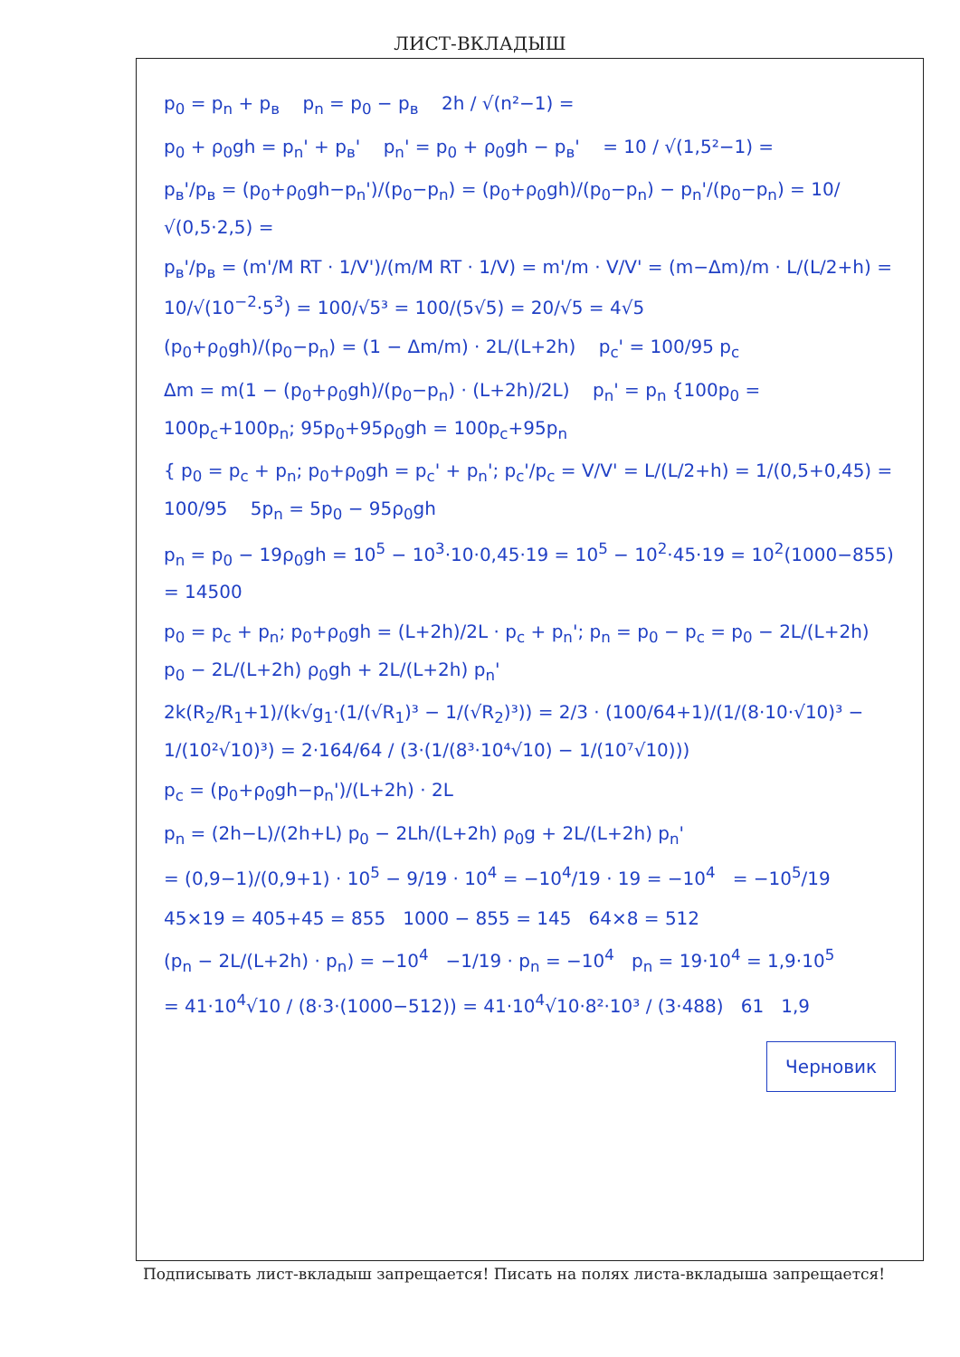ЛИСТ-ВКЛАДЫШ
p<sub>0</sub> = p<sub>n</sub> + p<sub>в</sub> p<sub>n</sub> = p<sub>0</sub> − p<sub>в</sub> 2h / √(n²−1) =
p<sub>0</sub> + ρ<sub>0</sub>gh = p<sub>n</sub>' + p<sub>в</sub>' p<sub>n</sub>' = p<sub>0</sub> + ρ<sub>0</sub>gh − p<sub>в</sub>' = 10 / √(1,5²−1) =
p<sub>в</sub>'/p<sub>в</sub> = (p<sub>0</sub>+ρ<sub>0</sub>gh−p<sub>n</sub>')/(p<sub>0</sub>−p<sub>n</sub>) = (p<sub>0</sub>+ρ<sub>0</sub>gh)/(p<sub>0</sub>−p<sub>n</sub>) − p<sub>n</sub>'/(p<sub>0</sub>−p<sub>n</sub>) = 10/√(0,5·2,5) =
p<sub>в</sub>'/p<sub>в</sub> = (m'/M RT · 1/V')/(m/M RT · 1/V) = m'/m · V/V' = (m−Δm)/m · L/(L/2+h) = 10/√(10<sup>−2</sup>·5<sup>3</sup>) = 100/√5³ = 100/(5√5) = 20/√5 = 4√5
(p<sub>0</sub>+ρ<sub>0</sub>gh)/(p<sub>0</sub>−p<sub>n</sub>) = (1 − Δm/m) · 2L/(L+2h) p<sub>c</sub>' = 100/95 p<sub>c</sub>
Δm = m(1 − (p<sub>0</sub>+ρ<sub>0</sub>gh)/(p<sub>0</sub>−p<sub>n</sub>) · (L+2h)/2L) p<sub>n</sub>' = p<sub>n</sub> {100p<sub>0</sub> = 100p<sub>c</sub>+100p<sub>n</sub>; 95p<sub>0</sub>+95ρ<sub>0</sub>gh = 100p<sub>c</sub>+95p<sub>n</sub>
{ p<sub>0</sub> = p<sub>c</sub> + p<sub>n</sub>; p<sub>0</sub>+ρ<sub>0</sub>gh = p<sub>c</sub>' + p<sub>n</sub>'; p<sub>c</sub>'/p<sub>c</sub> = V/V' = L/(L/2+h) = 1/(0,5+0,45) = 100/95 5p<sub>n</sub> = 5p<sub>0</sub> − 95ρ<sub>0</sub>gh
p<sub>n</sub> = p<sub>0</sub> − 19ρ<sub>0</sub>gh = 10<sup>5</sup> − 10<sup>3</sup>·10·0,45·19 = 10<sup>5</sup> − 10<sup>2</sup>·45·19 = 10<sup>2</sup>(1000−855) = 14500
p<sub>0</sub> = p<sub>c</sub> + p<sub>n</sub>; p<sub>0</sub>+ρ<sub>0</sub>gh = (L+2h)/2L · p<sub>c</sub> + p<sub>n</sub>'; p<sub>n</sub> = p<sub>0</sub> − p<sub>c</sub> = p<sub>0</sub> − 2L/(L+2h) p<sub>0</sub> − 2L/(L+2h) ρ<sub>0</sub>gh + 2L/(L+2h) p<sub>n</sub>'
2k(R<sub>2</sub>/R<sub>1</sub>+1)/(k√g<sub>1</sub>·(1/(√R<sub>1</sub>)³ − 1/(√R<sub>2</sub>)³)) = 2/3 · (100/64+1)/(1/(8·10·√10)³ − 1/(10²√10)³) = 2·164/64 / (3·(1/(8³·10⁴√10) − 1/(10⁷√10)))
p<sub>c</sub> = (p<sub>0</sub>+ρ<sub>0</sub>gh−p<sub>n</sub>')/(L+2h) · 2L
p<sub>n</sub> = (2h−L)/(2h+L) p<sub>0</sub> − 2Lh/(L+2h) ρ<sub>0</sub>g + 2L/(L+2h) p<sub>n</sub>'
= (0,9−1)/(0,9+1) · 10<sup>5</sup> − 9/19 · 10<sup>4</sup> = −10<sup>4</sup>/19 · 19 = −10<sup>4</sup> = −10<sup>5</sup>/19
45×19 = 405+45 = 855 1000 − 855 = 145 64×8 = 512
(p<sub>n</sub> − 2L/(L+2h) · p<sub>n</sub>) = −10<sup>4</sup> −1/19 · p<sub>n</sub> = −10<sup>4</sup> p<sub>n</sub> = 19·10<sup>4</sup> = 1,9·10<sup>5</sup>
= 41·10<sup>4</sup>√10 / (8·3·(1000−512)) = 41·10<sup>4</sup>√10·8²·10³ / (3·488) 61 1,9 Черновик
Подписывать лист-вкладыш запрещается! Писать на полях листа-вкладыша запрещается!